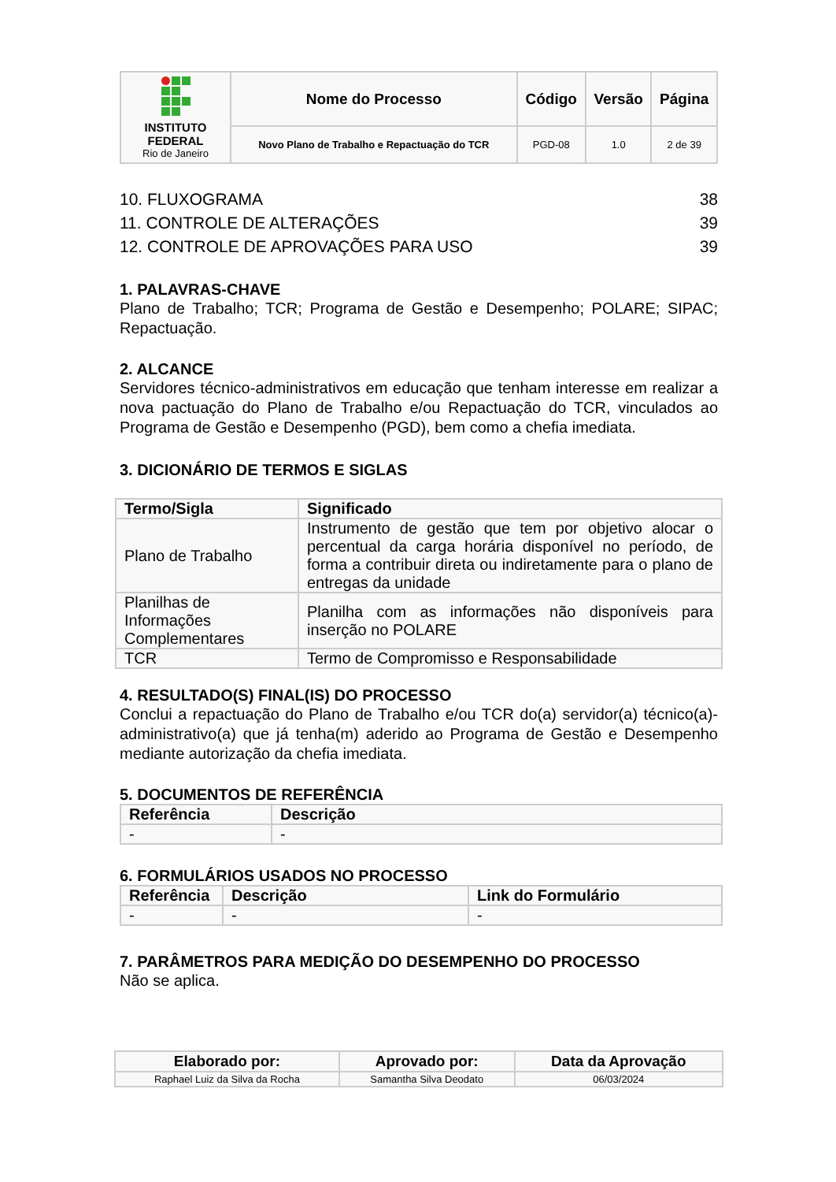| INSTITUTO FEDERAL Rio de Janeiro | Nome do Processo | Código | Versão | Página |
| | Novo Plano de Trabalho e Repactuação do TCR | PGD-08 | 1.0 | 2 de 39 |
10. FLUXOGRAMA 38
11. CONTROLE DE ALTERAÇÕES 39
12. CONTROLE DE APROVAÇÕES PARA USO 39
1. PALAVRAS-CHAVE
Plano de Trabalho; TCR; Programa de Gestão e Desempenho; POLARE; SIPAC; Repactuação.
2. ALCANCE
Servidores técnico-administrativos em educação que tenham interesse em realizar a nova pactuação do Plano de Trabalho e/ou Repactuação do TCR, vinculados ao Programa de Gestão e Desempenho (PGD), bem como a chefia imediata.
3. DICIONÁRIO DE TERMOS E SIGLAS
| Termo/Sigla | Significado |
| --- | --- |
| Plano de Trabalho | Instrumento de gestão que tem por objetivo alocar o percentual da carga horária disponível no período, de forma a contribuir direta ou indiretamente para o plano de entregas da unidade |
| Planilhas de Informações Complementares | Planilha com as informações não disponíveis para inserção no POLARE |
| TCR | Termo de Compromisso e Responsabilidade |
4. RESULTADO(S) FINAL(IS) DO PROCESSO
Conclui a repactuação do Plano de Trabalho e/ou TCR do(a) servidor(a) técnico(a)-administrativo(a) que já tenha(m) aderido ao Programa de Gestão e Desempenho mediante autorização da chefia imediata.
5. DOCUMENTOS DE REFERÊNCIA
| Referência | Descrição |
| --- | --- |
| - | - |
6. FORMULÁRIOS USADOS NO PROCESSO
| Referência | Descrição | Link do Formulário |
| --- | --- | --- |
| - | - | - |
7. PARÂMETROS PARA MEDIÇÃO DO DESEMPENHO DO PROCESSO
Não se aplica.
| Elaborado por: | Aprovado por: | Data da Aprovação |
| --- | --- | --- |
| Raphael Luiz da Silva da Rocha | Samantha Silva Deodato | 06/03/2024 |